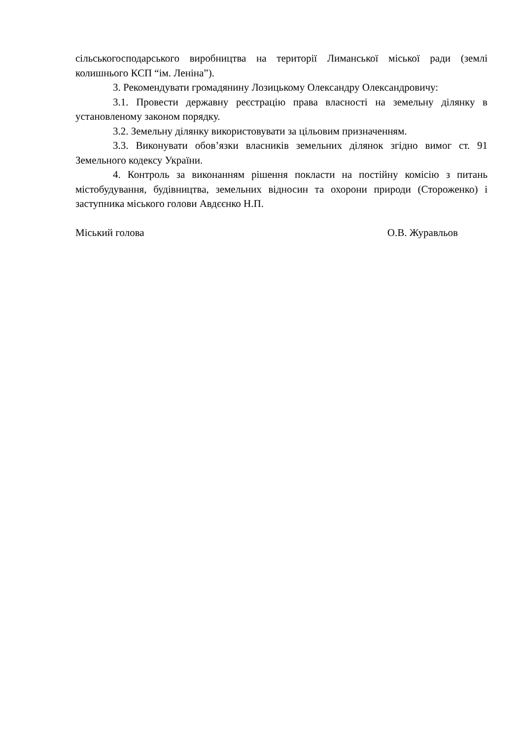сільськогосподарського виробництва на території Лиманської міської ради (землі колишнього КСП “ім. Леніна”).
3. Рекомендувати громадянину Лозицькому Олександру Олександровичу:
3.1. Провести державну реєстрацію права власності на земельну ділянку в установленому законом порядку.
3.2. Земельну ділянку використовувати за цільовим призначенням.
3.3. Виконувати обов’язки власників земельних ділянок згідно вимог ст. 91 Земельного кодексу України.
4. Контроль за виконанням рішення покласти на постійну комісію з питань містобудування, будівництва, земельних відносин та охорони природи (Стороженко) і заступника міського голови Авдєєнко Н.П.
Міський голова О.В. Журавльов